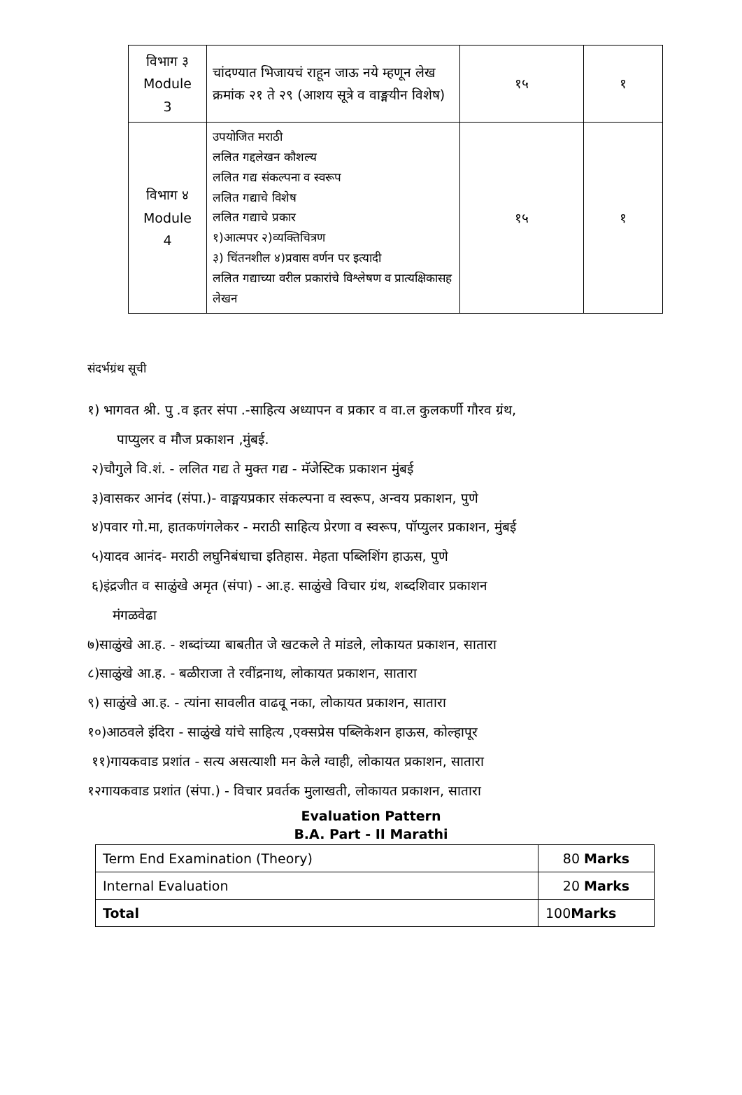| विभाग ३ Module 3 | चांदण्यात भिजायचं राहून जाऊ नये म्हणून लेख क्रमांक २१ ते २९ (आशय सूत्रे व वाङ्मयीन विशेष) | १५ | १ |
| विभाग ४ Module 4 | उपयोजित मराठी ललित गद्दलेखन कौशल्य ललित गद्य संकल्पना व स्वरूप ललित गद्याचे विशेष ललित गद्याचे प्रकार १)आत्मपर २)व्यक्तिचित्रण ३) चिंतनशील ४)प्रवास वर्णन पर इत्यादी ललित गद्याच्या वरील प्रकारांचे विश्लेषण व प्रात्यक्षिकासह लेखन | १५ | १ |
संदर्भग्रंथ सूची
१) भागवत श्री. पु .व इतर संपा .-साहित्य अध्यापन व प्रकार व वा.ल कुलकर्णी गौरव ग्रंथ,
पाप्युलर व मौज प्रकाशन ,मुंबई.
२)चौगुले वि.शं. - ललित गद्य ते मुक्त गद्य - मॅजेस्टिक प्रकाशन मुंबई
३)वासकर आनंद (संपा.)- वाङ्मयप्रकार संकल्पना व स्वरूप, अन्वय प्रकाशन, पुणे
४)पवार गो.मा, हातकणंगलेकर - मराठी साहित्य प्रेरणा व स्वरूप, पॉप्युलर प्रकाशन, मुंबई
५)यादव आनंद- मराठी लघुनिबंधाचा इतिहास. मेहता पब्लिशिंग हाऊस, पुणे
६)इंद्रजीत व साळुंखे अमृत (संपा) - आ.ह. साळुंखे विचार ग्रंथ, शब्दशिवार प्रकाशन
मंगळवेढा
७)साळुंखे आ.ह. - शब्दांच्या बाबतीत जे खटकले ते मांडले, लोकायत प्रकाशन, सातारा
८)साळुंखे आ.ह. - बळीराजा ते रवींद्रनाथ, लोकायत प्रकाशन, सातारा
९) साळुंखे आ.ह. - त्यांना सावलीत वाढवू नका, लोकायत प्रकाशन, सातारा
१०)आठवले इंदिरा - साळुंखे यांचे साहित्य ,एक्सप्रेस पब्लिकेशन हाऊस, कोल्हापूर
११)गायकवाड प्रशांत - सत्य असत्याशी मन केले ग्वाही, लोकायत प्रकाशन, सातारा
१२गायकवाड प्रशांत (संपा.) - विचार प्रवर्तक मुलाखती, लोकायत प्रकाशन, सातारा
Evaluation Pattern
B.A. Part - II Marathi
| Term End Examination (Theory) | 80 Marks |
| Internal Evaluation | 20 Marks |
| Total | 100 Marks |